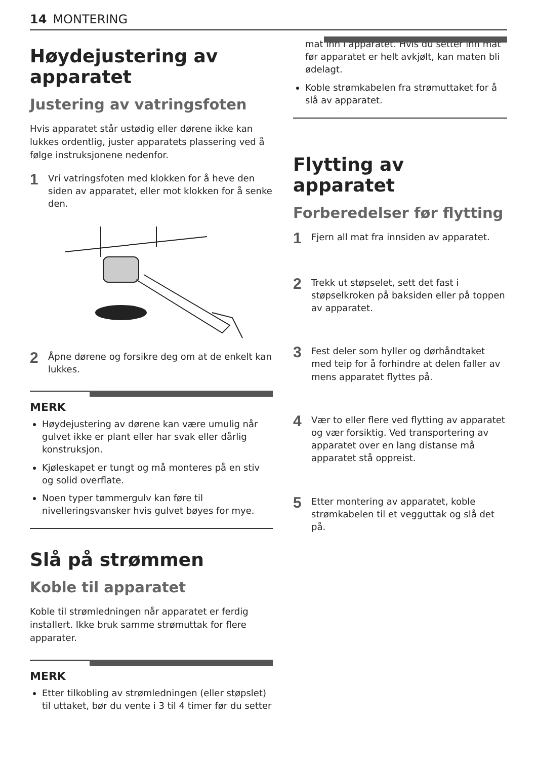14 MONTERING
Høydejustering av apparatet
Justering av vatringsfoten
Hvis apparatet står ustødig eller dørene ikke kan lukkes ordentlig, juster apparatets plassering ved å følge instruksjonene nedenfor.
1 Vri vatringsfoten med klokken for å heve den siden av apparatet, eller mot klokken for å senke den.
2 Åpne dørene og forsikre deg om at de enkelt kan lukkes.
MERK
Høydejustering av dørene kan være umulig når gulvet ikke er plant eller har svak eller dårlig konstruksjon.
Kjøleskapet er tungt og må monteres på en stiv og solid overflate.
Noen typer tømmergulv kan føre til nivelleringsvansker hvis gulvet bøyes for mye.
Slå på strømmen
Koble til apparatet
Koble til strømledningen når apparatet er ferdig installert. Ikke bruk samme strømuttak for flere apparater.
MERK
Etter tilkobling av strømledningen (eller støpslet) til uttaket, bør du vente i 3 til 4 timer før du setter
mat inn i apparatet. Hvis du setter inn mat før apparatet er helt avkjølt, kan maten bli ødelagt.
Koble strømkabelen fra strømuttaket for å slå av apparatet.
Flytting av apparatet
Forberedelser før flytting
1 Fjern all mat fra innsiden av apparatet.
2 Trekk ut støpselet, sett det fast i støpselkroken på baksiden eller på toppen av apparatet.
3 Fest deler som hyller og dørhåndtaket med teip for å forhindre at delen faller av mens apparatet flyttes på.
4 Vær to eller flere ved flytting av apparatet og vær forsiktig. Ved transportering av apparatet over en lang distanse må apparatet stå oppreist.
5 Etter montering av apparatet, koble strømkabelen til et vegguttak og slå det på.